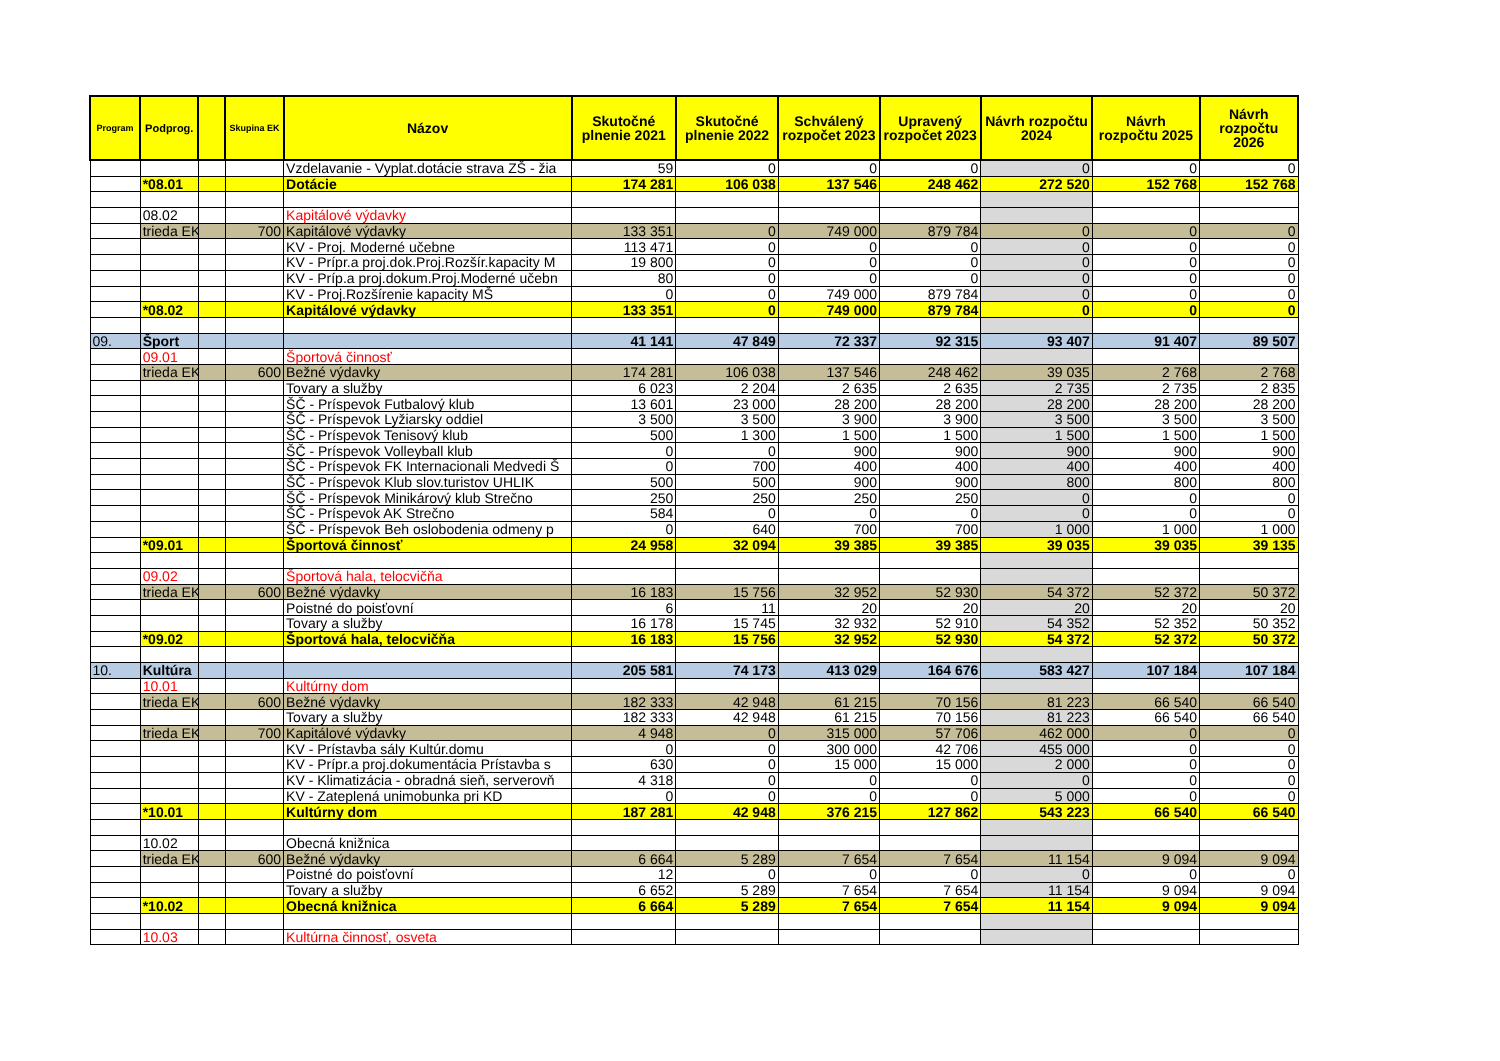| Program | Podprog. | | Skupina EK | Názov | Skutočné plnenie 2021 | Skutočné plnenie 2022 | Schválený rozpočet 2023 | Upravený rozpočet 2023 | Návrh rozpočtu 2024 | Návrh rozpočtu 2025 | Návrh rozpočtu 2026 |
| --- | --- | --- | --- | --- | --- | --- | --- | --- | --- | --- | --- |
| | | | | Vzdelavanie - Vyplat.dotácie strava ZŠ - žia | 59 | 0 | 0 | 0 | 0 | 0 | 0 |
| | *08.01 | | | Dotácie | 174 281 | 106 038 | 137 546 | 248 462 | 272 520 | 152 768 | 152 768 |
| | 08.02 | | | Kapitálové výdavky | | | | | | | |
| | trieda EK | | 700 | Kapitálové výdavky | 133 351 | 0 | 749 000 | 879 784 | 0 | 0 | 0 |
| | | | | KV - Proj. Moderné učebne | 113 471 | 0 | 0 | 0 | 0 | 0 | 0 |
| | | | | KV - Prípr.a proj.dok.Proj.Rozšír.kapacity M | 19 800 | 0 | 0 | 0 | 0 | 0 | 0 |
| | | | | KV - Príp.a proj.dokum.Proj.Moderné učebn | 80 | 0 | 0 | 0 | 0 | 0 | 0 |
| | | | | KV - Proj.Rozšírenie kapacity MŠ | 0 | 0 | 749 000 | 879 784 | 0 | 0 | 0 |
| | *08.02 | | | Kapitálové výdavky | 133 351 | 0 | 749 000 | 879 784 | 0 | 0 | 0 |
| 09. | Šport | | | | 41 141 | 47 849 | 72 337 | 92 315 | 93 407 | 91 407 | 89 507 |
| | 09.01 | | | Športová činnosť | | | | | | | |
| | trieda EK | | 600 | Bežné výdavky | 174 281 | 106 038 | 137 546 | 248 462 | 39 035 | 2 768 | 2 768 |
| | | | | Tovary a služby | 6 023 | 2 204 | 2 635 | 2 635 | 2 735 | 2 735 | 2 835 |
| | | | | ŠČ - Príspevok Futbalový klub | 13 601 | 23 000 | 28 200 | 28 200 | 28 200 | 28 200 | 28 200 |
| | | | | ŠČ - Príspevok Lyžiarsky oddiel | 3 500 | 3 500 | 3 900 | 3 900 | 3 500 | 3 500 | 3 500 |
| | | | | ŠČ - Príspevok Tenisový klub | 500 | 1 300 | 1 500 | 1 500 | 1 500 | 1 500 | 1 500 |
| | | | | ŠČ - Príspevok Volleyball klub | 0 | 0 | 900 | 900 | 900 | 900 | 900 |
| | | | | ŠČ - Príspevok FK Internacionali Medvedi Š | 0 | 700 | 400 | 400 | 400 | 400 | 400 |
| | | | | ŠČ - Príspevok Klub slov.turistov UHLIK | 500 | 500 | 900 | 900 | 800 | 800 | 800 |
| | | | | ŠČ - Príspevok Minikárový klub Strečno | 250 | 250 | 250 | 250 | 0 | 0 | 0 |
| | | | | ŠČ - Príspevok AK Strečno | 584 | 0 | 0 | 0 | 0 | 0 | 0 |
| | | | | ŠČ - Príspevok Beh oslobodenia odmeny p | 0 | 640 | 700 | 700 | 1 000 | 1 000 | 1 000 |
| | *09.01 | | | Športová činnosť | 24 958 | 32 094 | 39 385 | 39 385 | 39 035 | 39 035 | 39 135 |
| | 09.02 | | | Športová hala, telocvičňa | | | | | | | |
| | trieda EK | | 600 | Bežné výdavky | 16 183 | 15 756 | 32 952 | 52 930 | 54 372 | 52 372 | 50 372 |
| | | | | Poistné do poisťovní | 6 | 11 | 20 | 20 | 20 | 20 | 20 |
| | | | | Tovary a služby | 16 178 | 15 745 | 32 932 | 52 910 | 54 352 | 52 352 | 50 352 |
| | *09.02 | | | Športová hala, telocvičňa | 16 183 | 15 756 | 32 952 | 52 930 | 54 372 | 52 372 | 50 372 |
| 10. | Kultúra | | | | 205 581 | 74 173 | 413 029 | 164 676 | 583 427 | 107 184 | 107 184 |
| | 10.01 | | | Kultúrny dom | | | | | | | |
| | trieda EK | | 600 | Bežné výdavky | 182 333 | 42 948 | 61 215 | 70 156 | 81 223 | 66 540 | 66 540 |
| | | | | Tovary a služby | 182 333 | 42 948 | 61 215 | 70 156 | 81 223 | 66 540 | 66 540 |
| | trieda EK | | 700 | Kapitálové výdavky | 4 948 | 0 | 315 000 | 57 706 | 462 000 | 0 | 0 |
| | | | | KV - Prístavba sály Kultúr.domu | 0 | 0 | 300 000 | 42 706 | 455 000 | 0 | 0 |
| | | | | KV - Prípr.a proj.dokumentácia Prístavba s | 630 | 0 | 15 000 | 15 000 | 2 000 | 0 | 0 |
| | | | | KV - Klimatizácia - obradná sieň, serverovň | 4 318 | 0 | 0 | 0 | 0 | 0 | 0 |
| | | | | KV - Zateplená unimobunka pri KD | 0 | 0 | 0 | 0 | 5 000 | 0 | 0 |
| | *10.01 | | | Kultúrny dom | 187 281 | 42 948 | 376 215 | 127 862 | 543 223 | 66 540 | 66 540 |
| | 10.02 | | | Obecná knižnica | | | | | | | |
| | trieda EK | | 600 | Bežné výdavky | 6 664 | 5 289 | 7 654 | 7 654 | 11 154 | 9 094 | 9 094 |
| | | | | Poistné do poisťovní | 12 | 0 | 0 | 0 | 0 | 0 | 0 |
| | | | | Tovary a služby | 6 652 | 5 289 | 7 654 | 7 654 | 11 154 | 9 094 | 9 094 |
| | *10.02 | | | Obecná knižnica | 6 664 | 5 289 | 7 654 | 7 654 | 11 154 | 9 094 | 9 094 |
| | 10.03 | | | Kultúrna činnosť, osveta | | | | | | | |